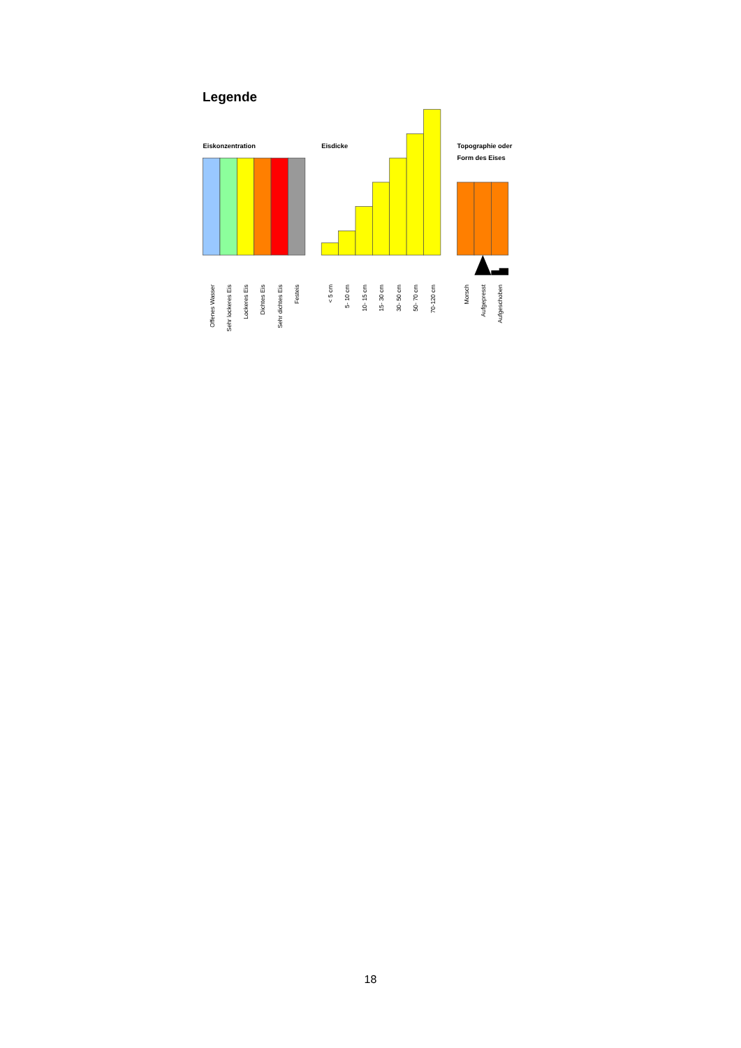Legende
Eiskonzentration
Eisdicke
Topographie oder
Form des Eises
Offenes Wasser
Sehr lockeres Eis
Lockeres Eis
Dichtes Eis
Sehr dichtes Eis
Festeis
< 5 cm
5- 10 cm
10- 15 cm
15- 30 cm
30- 50 cm
50- 70 cm
70-120 cm
Morsch
Aufgepresst
Aufgeschoben
18